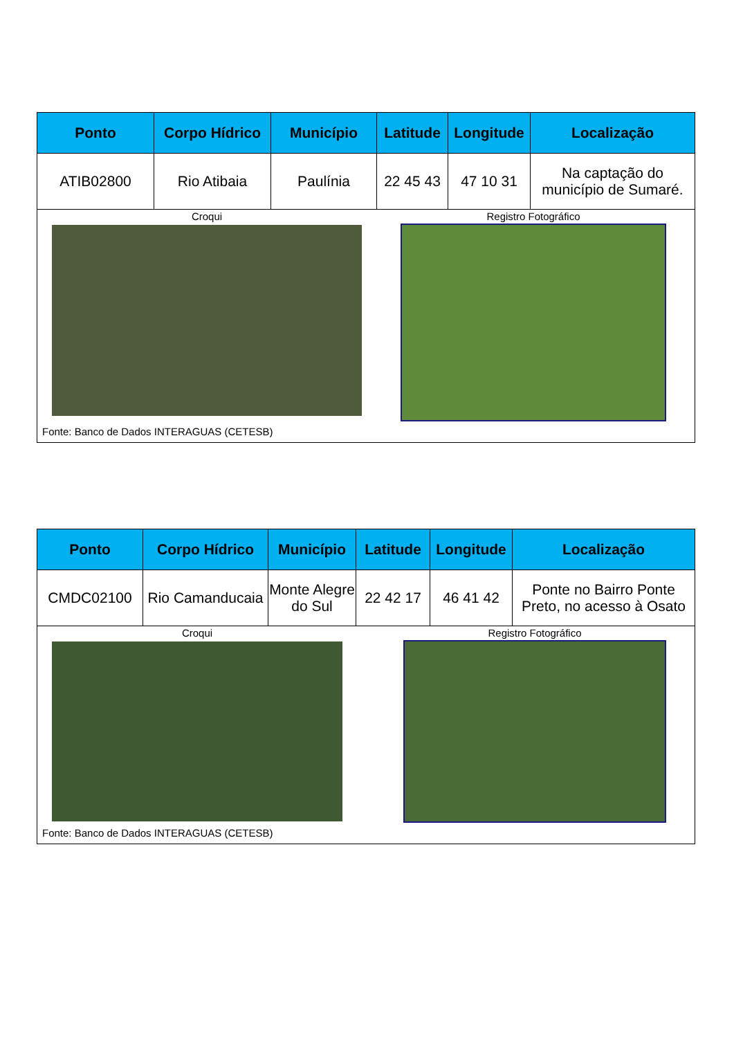| Ponto | Corpo Hídrico | Município | Latitude | Longitude | Localização |
| --- | --- | --- | --- | --- | --- |
| ATIB02800 | Rio Atibaia | Paulínia | 22 45 43 | 47 10 31 | Na captação do município de Sumaré. |
| Croqui Registro Fotográfico Fonte: Banco de Dados INTERAGUAS (CETESB) | | | | | |
| Ponto | Corpo Hídrico | Município | Latitude | Longitude | Localização |
| --- | --- | --- | --- | --- | --- |
| CMDC02100 | Rio Camanducaia | Monte Alegre do Sul | 22 42 17 | 46 41 42 | Ponte no Bairro Ponte Preto, no acesso à Osato |
| Croqui Registro Fotográfico Fonte: Banco de Dados INTERAGUAS (CETESB) | | | | | |